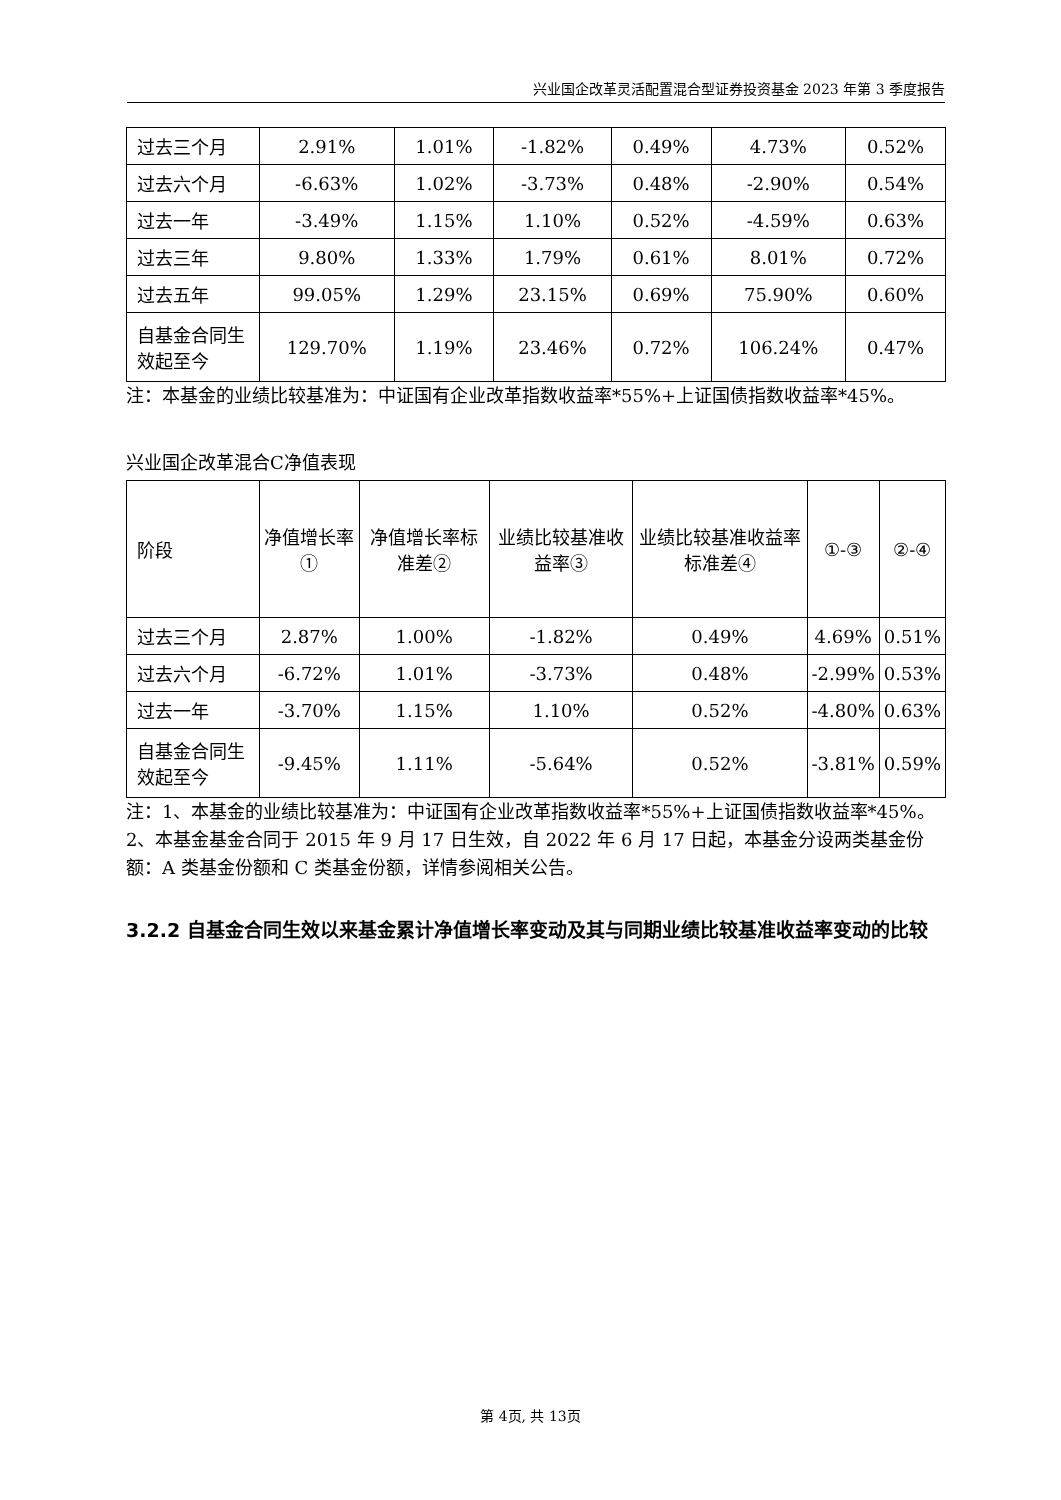兴业国企改革灵活配置混合型证券投资基金 2023 年第 3 季度报告
| 过去三个月 | 2.91% | 1.01% | -1.82% | 0.49% | 4.73% | 0.52% |
| 过去六个月 | -6.63% | 1.02% | -3.73% | 0.48% | -2.90% | 0.54% |
| 过去一年 | -3.49% | 1.15% | 1.10% | 0.52% | -4.59% | 0.63% |
| 过去三年 | 9.80% | 1.33% | 1.79% | 0.61% | 8.01% | 0.72% |
| 过去五年 | 99.05% | 1.29% | 23.15% | 0.69% | 75.90% | 0.60% |
| 自基金合同生效起至今 | 129.70% | 1.19% | 23.46% | 0.72% | 106.24% | 0.47% |
注：本基金的业绩比较基准为：中证国有企业改革指数收益率*55%+上证国债指数收益率*45%。
兴业国企改革混合C净值表现
| 阶段 | 净值增长率① | 净值增长率标准差② | 业绩比较基准收益率③ | 业绩比较基准收益率标准差④ | ①-③ | ②-④ |
| 过去三个月 | 2.87% | 1.00% | -1.82% | 0.49% | 4.69% | 0.51% |
| 过去六个月 | -6.72% | 1.01% | -3.73% | 0.48% | -2.99% | 0.53% |
| 过去一年 | -3.70% | 1.15% | 1.10% | 0.52% | -4.80% | 0.63% |
| 自基金合同生效起至今 | -9.45% | 1.11% | -5.64% | 0.52% | -3.81% | 0.59% |
注：1、本基金的业绩比较基准为：中证国有企业改革指数收益率*55%+上证国债指数收益率*45%。
2、本基金基金合同于 2015 年 9 月 17 日生效，自 2022 年 6 月 17 日起，本基金分设两类基金份额：A 类基金份额和 C 类基金份额，详情参阅相关公告。
3.2.2 自基金合同生效以来基金累计净值增长率变动及其与同期业绩比较基准收益率变动的比较
第 4页, 共 13页